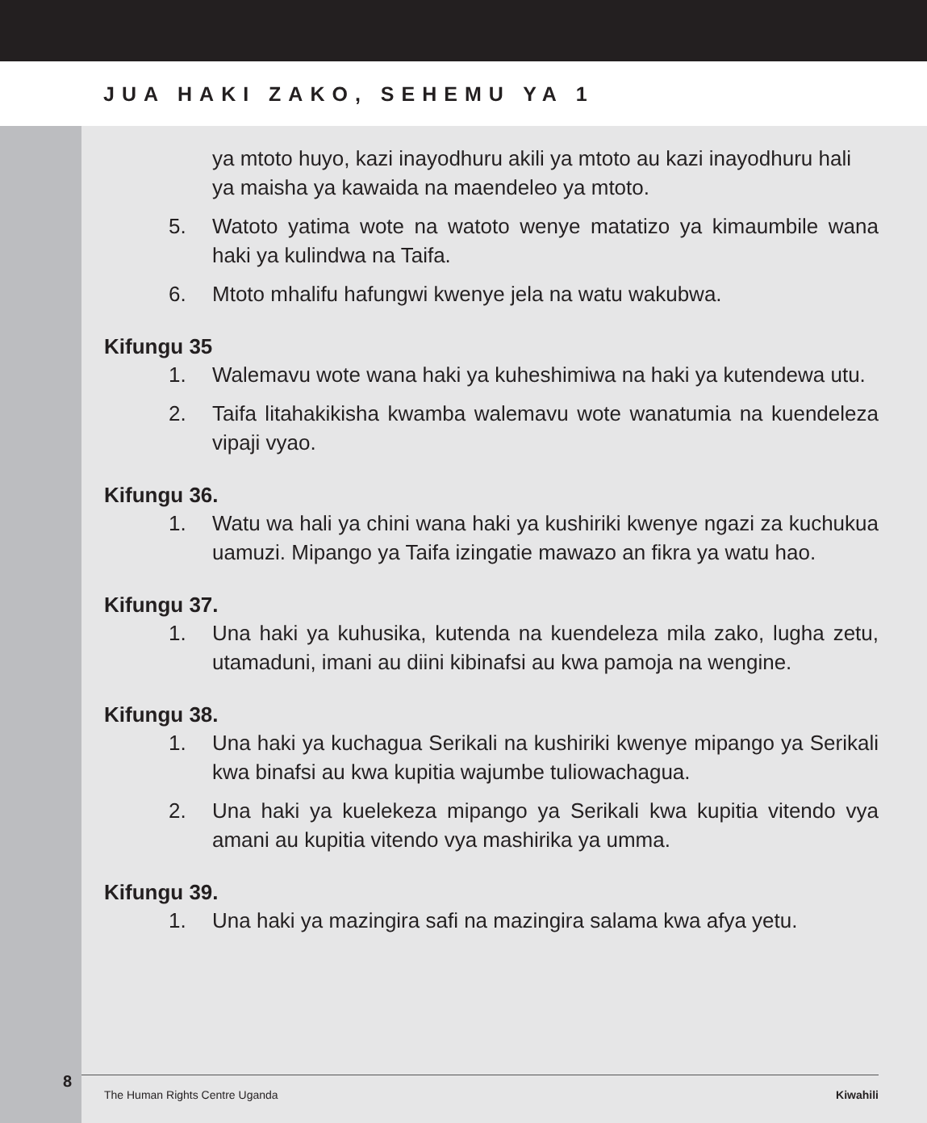JUA HAKI ZAKO, SEHEMU YA 1
8
ya mtoto huyo, kazi inayodhuru akili ya mtoto au kazi inayodhuru hali ya maisha ya kawaida na maendeleo ya mtoto.
5. Watoto yatima wote na watoto wenye matatizo ya kimaumbile wana haki ya kulindwa na Taifa.
6. Mtoto mhalifu hafungwi kwenye jela na watu wakubwa.
Kifungu 35
1. Walemavu wote wana haki ya kuheshimiwa na haki ya kutendewa utu.
2. Taifa litahakikisha kwamba walemavu wote wanatumia na kuendeleza vipaji vyao.
Kifungu 36.
1. Watu wa hali ya chini wana haki ya kushiriki kwenye ngazi za kuchukua uamuzi. Mipango ya Taifa izingatie mawazo an fikra ya watu hao.
Kifungu 37.
1. Una haki ya kuhusika, kutenda na kuendeleza mila zako, lugha zetu, utamaduni, imani au diini kibinafsi au kwa pamoja na wengine.
Kifungu 38.
1. Una haki ya kuchagua Serikali na kushiriki kwenye mipango ya Serikali kwa binafsi au kwa kupitia wajumbe tuliowachagua.
2. Una haki ya kuelekeza mipango ya Serikali kwa kupitia vitendo vya amani au kupitia vitendo vya mashirika ya umma.
Kifungu 39.
1. Una haki ya mazingira safi na mazingira salama kwa afya yetu.
The Human Rights Centre Uganda Kiwahili